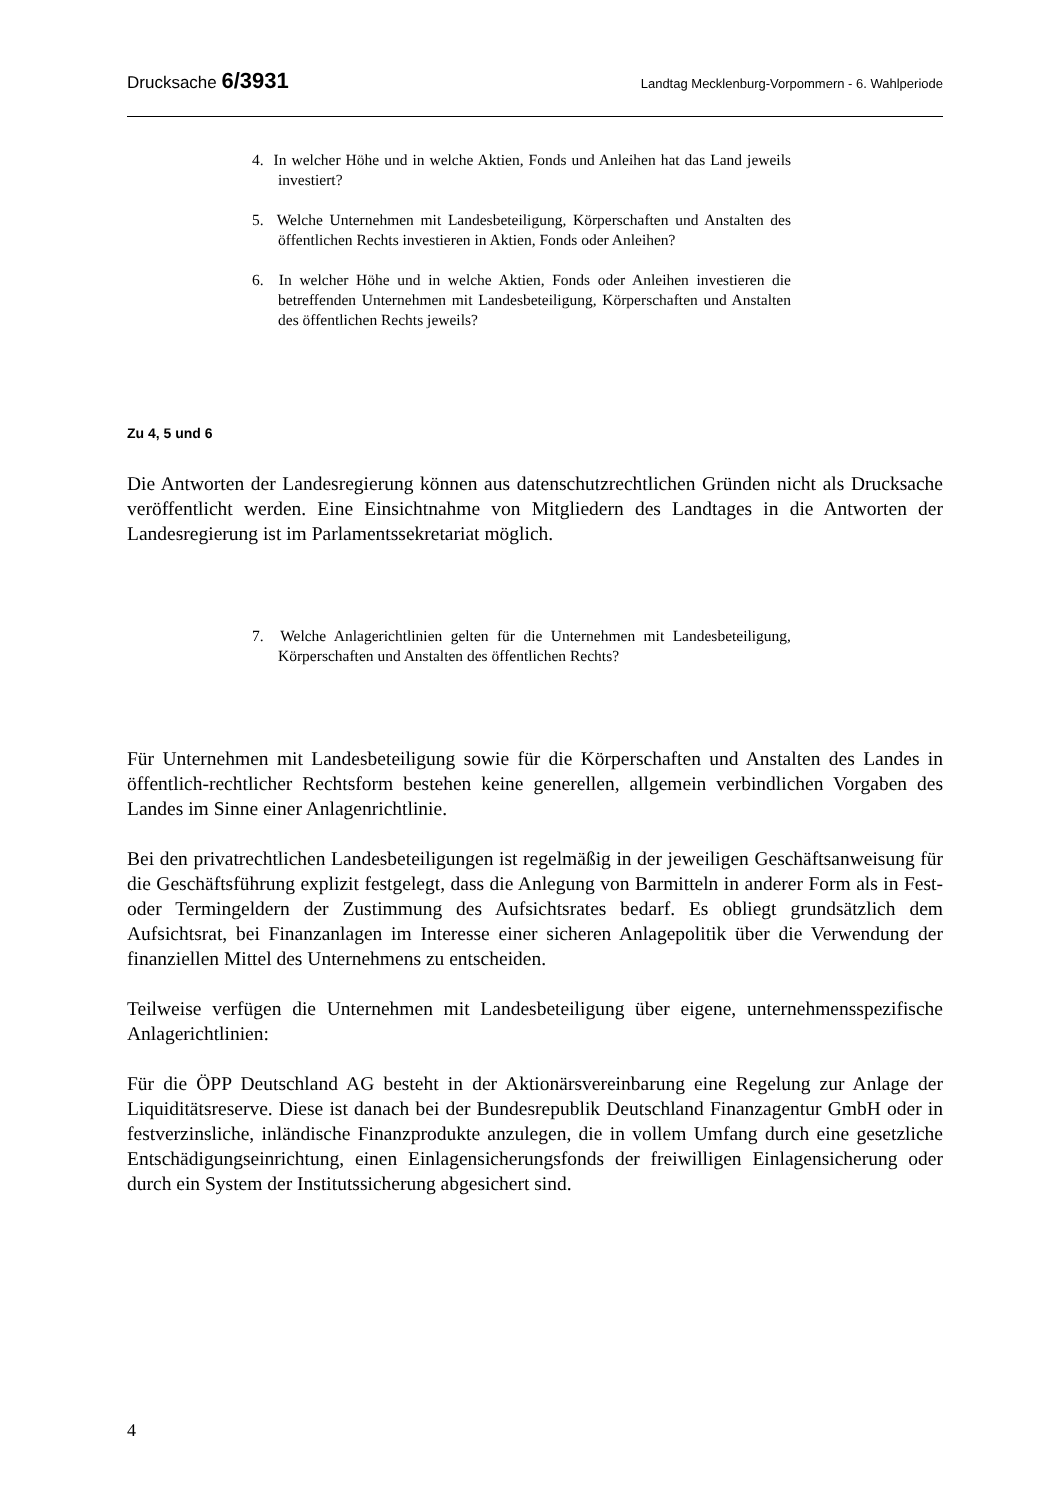Drucksache 6/3931 Landtag Mecklenburg-Vorpommern - 6. Wahlperiode
4. In welcher Höhe und in welche Aktien, Fonds und Anleihen hat das Land jeweils investiert?
5. Welche Unternehmen mit Landesbeteiligung, Körperschaften und Anstalten des öffentlichen Rechts investieren in Aktien, Fonds oder Anleihen?
6. In welcher Höhe und in welche Aktien, Fonds oder Anleihen investieren die betreffenden Unternehmen mit Landesbeteiligung, Körperschaften und Anstalten des öffentlichen Rechts jeweils?
Zu 4, 5 und 6
Die Antworten der Landesregierung können aus datenschutzrechtlichen Gründen nicht als Drucksache veröffentlicht werden. Eine Einsichtnahme von Mitgliedern des Landtages in die Antworten der Landesregierung ist im Parlamentssekretariat möglich.
7. Welche Anlagerichtlinien gelten für die Unternehmen mit Landesbeteiligung, Körperschaften und Anstalten des öffentlichen Rechts?
Für Unternehmen mit Landesbeteiligung sowie für die Körperschaften und Anstalten des Landes in öffentlich-rechtlicher Rechtsform bestehen keine generellen, allgemein verbindlichen Vorgaben des Landes im Sinne einer Anlagenrichtlinie.
Bei den privatrechtlichen Landesbeteiligungen ist regelmäßig in der jeweiligen Geschäftsanweisung für die Geschäftsführung explizit festgelegt, dass die Anlegung von Barmitteln in anderer Form als in Fest- oder Termingeldern der Zustimmung des Aufsichtsrates bedarf. Es obliegt grundsätzlich dem Aufsichtsrat, bei Finanzanlagen im Interesse einer sicheren Anlagepolitik über die Verwendung der finanziellen Mittel des Unternehmens zu entscheiden.
Teilweise verfügen die Unternehmen mit Landesbeteiligung über eigene, unternehmensspezifische Anlagerichtlinien:
Für die ÖPP Deutschland AG besteht in der Aktionärsvereinbarung eine Regelung zur Anlage der Liquiditätsreserve. Diese ist danach bei der Bundesrepublik Deutschland Finanzagentur GmbH oder in festverzinsliche, inländische Finanzprodukte anzulegen, die in vollem Umfang durch eine gesetzliche Entschädigungseinrichtung, einen Einlagensicherungsfonds der freiwilligen Einlagensicherung oder durch ein System der Institutssicherung abgesichert sind.
4